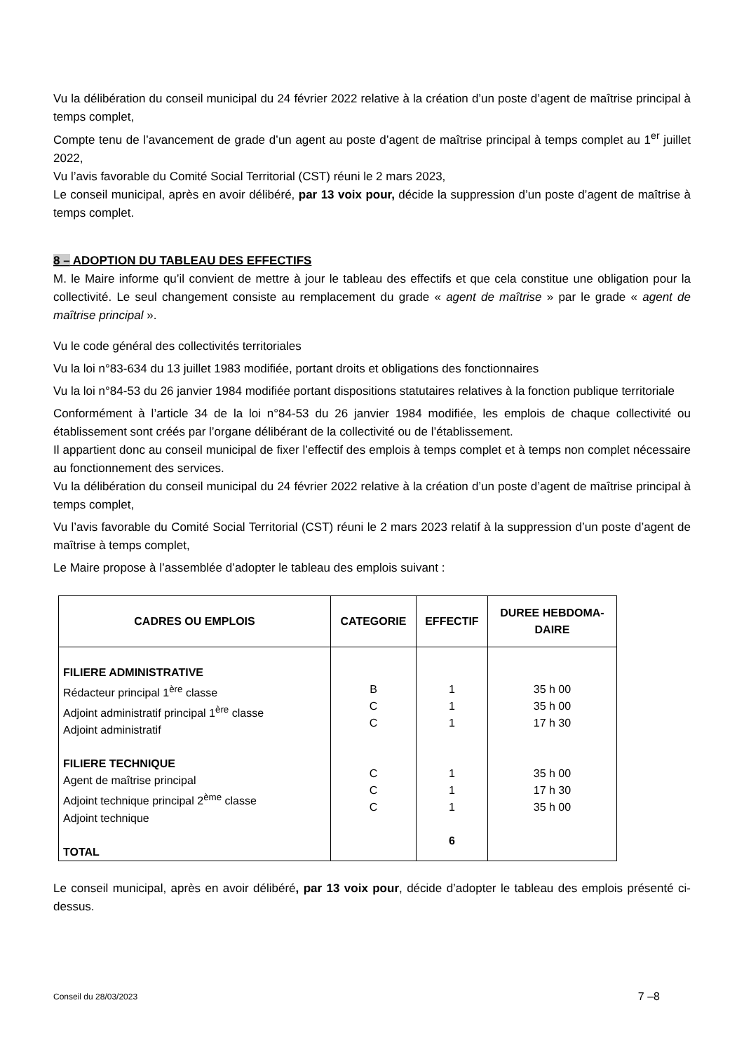Vu la délibération du conseil municipal du 24 février 2022 relative à la création d’un poste d’agent de maîtrise principal à temps complet,
Compte tenu de l’avancement de grade d’un agent au poste d’agent de maîtrise principal à temps complet au 1<sup>er</sup> juillet 2022,
Vu l’avis favorable du Comité Social Territorial (CST) réuni le 2 mars 2023,
Le conseil municipal, après en avoir délibéré, par 13 voix pour, décide la suppression d’un poste d’agent de maîtrise à temps complet.
8 – ADOPTION DU TABLEAU DES EFFECTIFS
M. le Maire informe qu’il convient de mettre à jour le tableau des effectifs et que cela constitue une obligation pour la collectivité. Le seul changement consiste au remplacement du grade « agent de maîtrise » par le grade « agent de maîtrise principal ».
Vu le code général des collectivités territoriales
Vu la loi n°83-634 du 13 juillet 1983 modifiée, portant droits et obligations des fonctionnaires
Vu la loi n°84-53 du 26 janvier 1984 modifiée portant dispositions statutaires relatives à la fonction publique territoriale
Conformément à l’article 34 de la loi n°84-53 du 26 janvier 1984 modifiée, les emplois de chaque collectivité ou établissement sont créés par l’organe délibérant de la collectivité ou de l’établissement.
Il appartient donc au conseil municipal de fixer l’effectif des emplois à temps complet et à temps non complet nécessaire au fonctionnement des services.
Vu la délibération du conseil municipal du 24 février 2022 relative à la création d’un poste d’agent de maîtrise principal à temps complet,
Vu l’avis favorable du Comité Social Territorial (CST) réuni le 2 mars 2023 relatif à la suppression d’un poste d’agent de maîtrise à temps complet,
Le Maire propose à l’assemblée d’adopter le tableau des emplois suivant :
| CADRES OU EMPLOIS | CATEGORIE | EFFECTIF | DUREE HEBDOMA- DAIRE |
| --- | --- | --- | --- |
| FILIERE ADMINISTRATIVE Rédacteur principal 1<sup>ère</sup> classe Adjoint administratif principal 1<sup>ère</sup> classe Adjoint administratif FILIERE TECHNIQUE Agent de maîtrise principal Adjoint technique principal 2<sup>ème</sup> classe Adjoint technique TOTAL | B C C C C C | 1 1 1 1 1 1 6 | 35 h 00 35 h 00 17 h 30 35 h 00 17 h 30 35 h 00 |
Le conseil municipal, après en avoir délibéré, par 13 voix pour, décide d’adopter le tableau des emplois présenté ci-dessus.
Conseil du 28/03/2023 7 –8